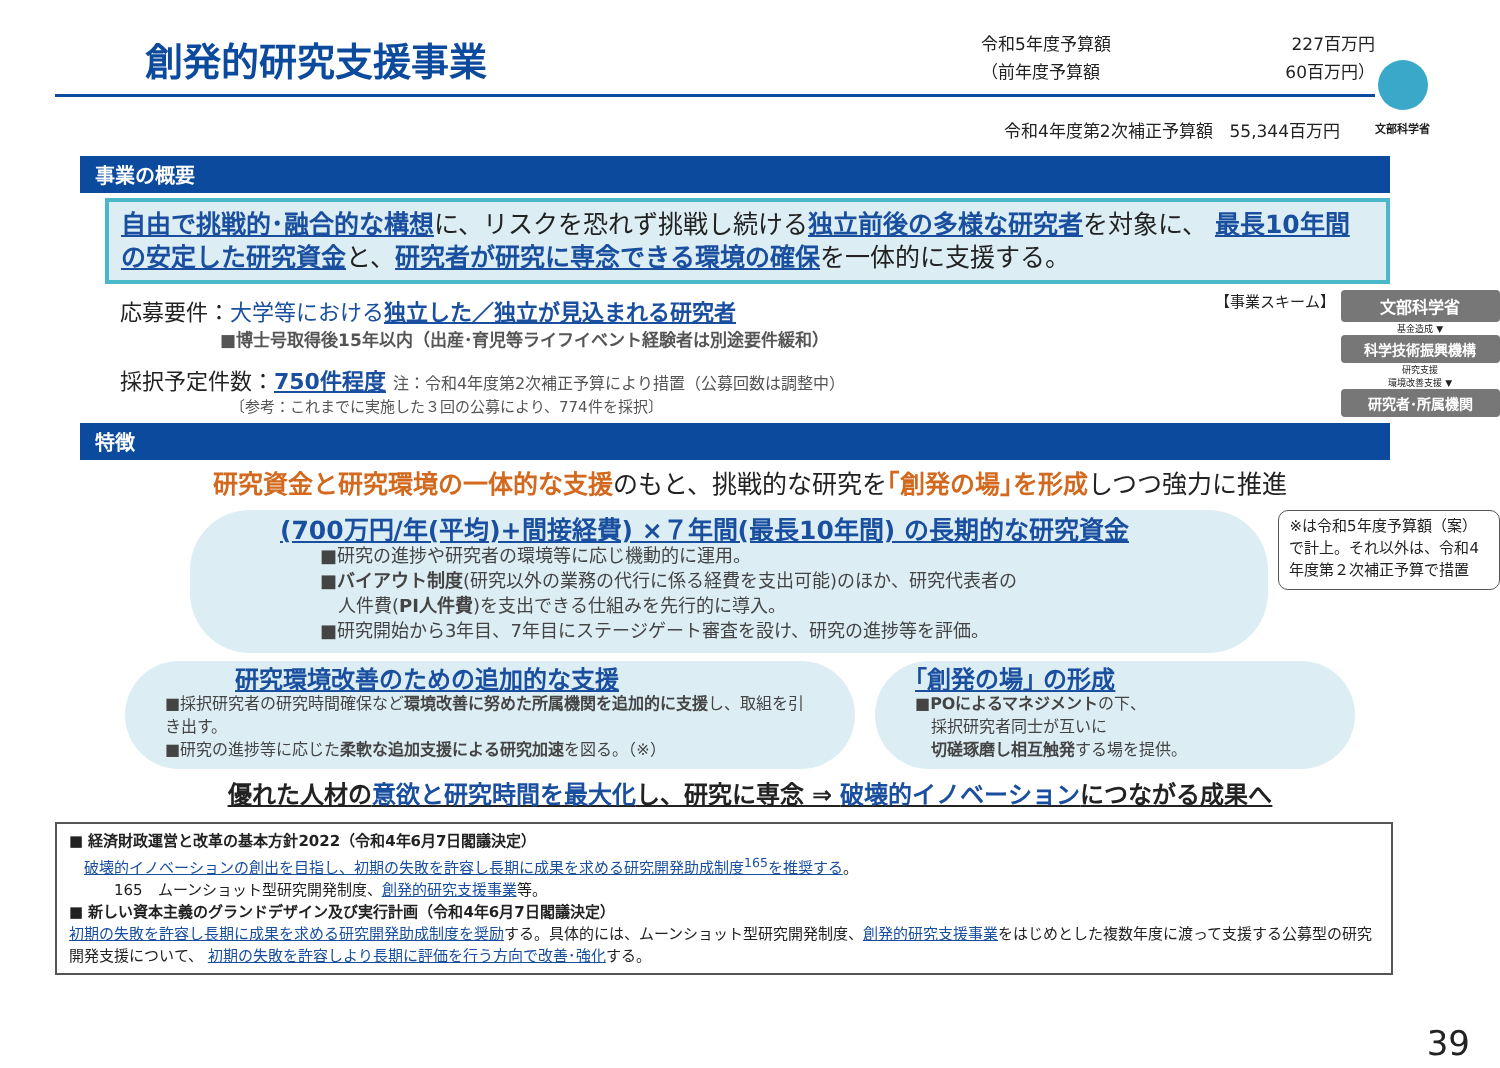創発的研究支援事業
令和5年度予算額
（前年度予算額
227百万円
60百万円）
文部科学省
令和4年度第2次補正予算額　55,344百万円
事業の概要
自由で挑戦的･融合的な構想に、リスクを恐れず挑戦し続ける独立前後の多様な研究者を対象に、 最長10年間の安定した研究資金と、研究者が研究に専念できる環境の確保を一体的に支援する。
応募要件：大学等における 独立した／独立が見込まれる研究者
■博士号取得後15年以内（出産･育児等ライフイベント経験者は別途要件緩和）
採択予定件数：750件程度 注：令和4年度第2次補正予算により措置（公募回数は調整中）
〔参考：これまでに実施した３回の公募により、774件を採択〕
【事業スキーム】
文部科学省
基金造成 ▼
科学技術振興機構
研究支援
環境改善支援 ▼
研究者･所属機関
特徴
研究資金と研究環境の一体的な支援のもと、挑戦的な研究を｢創発の場｣を形成しつつ強力に推進
(700万円/年(平均)+間接経費) ×７年間(最長10年間) の長期的な研究資金
■研究の進捗や研究者の環境等に応じ機動的に運用。
■バイアウト制度(研究以外の業務の代行に係る経費を支出可能)のほか、研究代表者の
　人件費(PI人件費)を支出できる仕組みを先行的に導入。
■研究開始から3年目、7年目にステージゲート審査を設け、研究の進捗等を評価。
※は令和5年度予算額（案）で計上。それ以外は、令和4年度第２次補正予算で措置
研究環境改善のための追加的な支援
■採択研究者の研究時間確保など環境改善に努めた所属機関を追加的に支援し、取組を引き出す。
■研究の進捗等に応じた柔軟な追加支援による研究加速を図る。（※）
｢創発の場｣ の形成
■POによるマネジメントの下、
　採択研究者同士が互いに
　切磋琢磨し相互触発する場を提供。
優れた人材の意欲と研究時間を最大化し、研究に専念 ⇒ 破壊的イノベーションにつながる成果へ
■ 経済財政運営と改革の基本方針2022（令和4年6月7日閣議決定）
　破壊的イノベーションの創出を目指し、初期の失敗を許容し長期に成果を求める研究開発助成制度<sup>165</sup>を推奨する。
　　　165　ムーンショット型研究開発制度、創発的研究支援事業等。
■ 新しい資本主義のグランドデザイン及び実行計画（令和4年6月7日閣議決定）
初期の失敗を許容し長期に成果を求める研究開発助成制度を奨励する。具体的には、ムーンショット型研究開発制度、創発的研究支援事業をはじめとした複数年度に渡って支援する公募型の研究開発支援について、 初期の失敗を許容しより長期に評価を行う方向で改善･強化する。
39